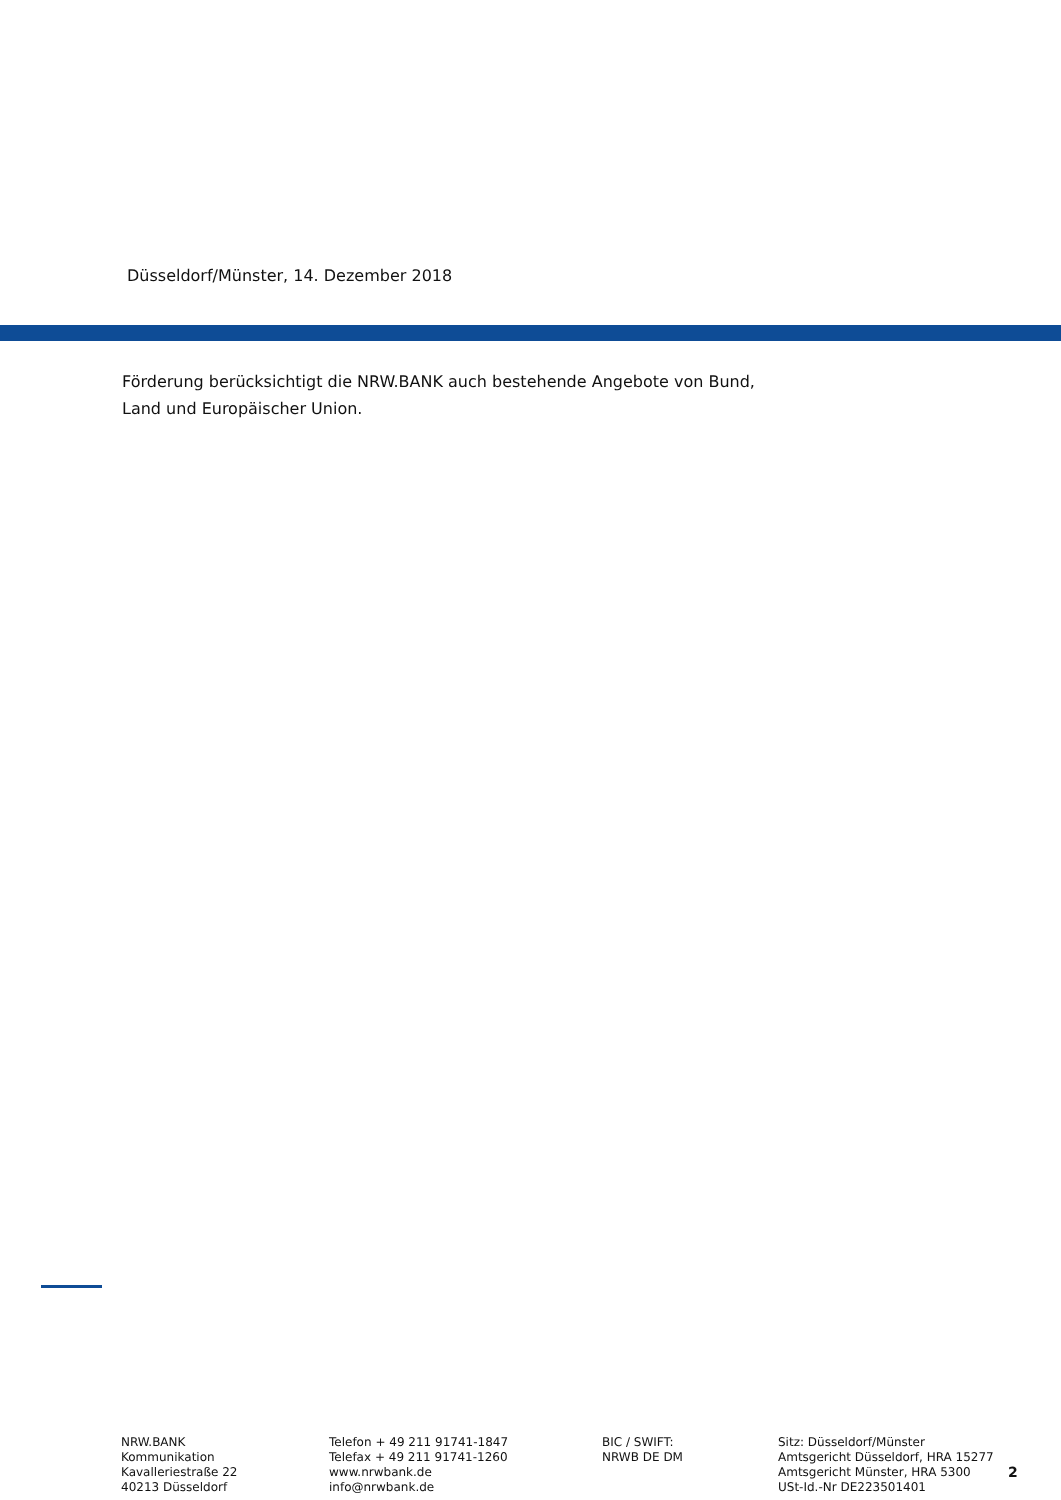Düsseldorf/Münster, 14. Dezember 2018
Förderung berücksichtigt die NRW.BANK auch bestehende Angebote von Bund,
Land und Europäischer Union.
NRW.BANK
Kommunikation
Kavalleriestraße 22
40213 Düsseldorf
Telefon + 49 211 91741-1847
Telefax + 49 211 91741-1260
www.nrwbank.de
info@nrwbank.de
BIC / SWIFT:
NRWB DE DM
Sitz: Düsseldorf/Münster
Amtsgericht Düsseldorf, HRA 15277
Amtsgericht Münster, HRA 5300
USt-Id.-Nr DE223501401
2